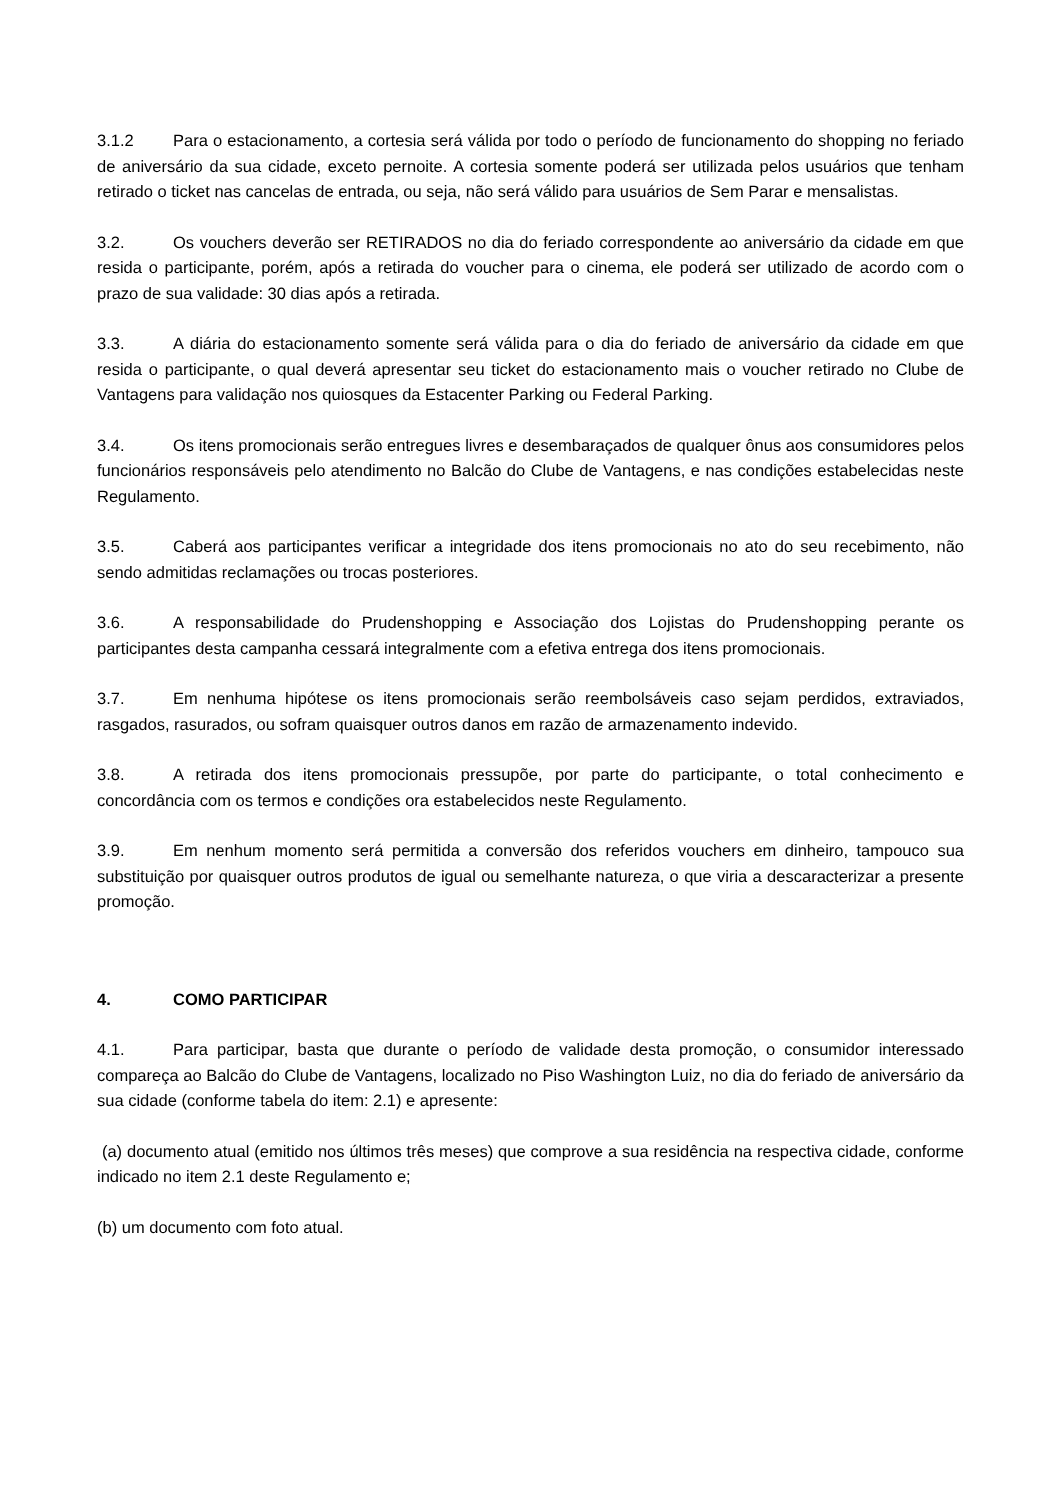3.1.2 Para o estacionamento, a cortesia será válida por todo o período de funcionamento do shopping no feriado de aniversário da sua cidade, exceto pernoite. A cortesia somente poderá ser utilizada pelos usuários que tenham retirado o ticket nas cancelas de entrada, ou seja, não será válido para usuários de Sem Parar e mensalistas.
3.2. Os vouchers deverão ser RETIRADOS no dia do feriado correspondente ao aniversário da cidade em que resida o participante, porém, após a retirada do voucher para o cinema, ele poderá ser utilizado de acordo com o prazo de sua validade: 30 dias após a retirada.
3.3. A diária do estacionamento somente será válida para o dia do feriado de aniversário da cidade em que resida o participante, o qual deverá apresentar seu ticket do estacionamento mais o voucher retirado no Clube de Vantagens para validação nos quiosques da Estacenter Parking ou Federal Parking.
3.4. Os itens promocionais serão entregues livres e desembaraçados de qualquer ônus aos consumidores pelos funcionários responsáveis pelo atendimento no Balcão do Clube de Vantagens, e nas condições estabelecidas neste Regulamento.
3.5. Caberá aos participantes verificar a integridade dos itens promocionais no ato do seu recebimento, não sendo admitidas reclamações ou trocas posteriores.
3.6. A responsabilidade do Prudenshopping e Associação dos Lojistas do Prudenshopping perante os participantes desta campanha cessará integralmente com a efetiva entrega dos itens promocionais.
3.7. Em nenhuma hipótese os itens promocionais serão reembolsáveis caso sejam perdidos, extraviados, rasgados, rasurados, ou sofram quaisquer outros danos em razão de armazenamento indevido.
3.8. A retirada dos itens promocionais pressupõe, por parte do participante, o total conhecimento e concordância com os termos e condições ora estabelecidos neste Regulamento.
3.9. Em nenhum momento será permitida a conversão dos referidos vouchers em dinheiro, tampouco sua substituição por quaisquer outros produtos de igual ou semelhante natureza, o que viria a descaracterizar a presente promoção.
4. COMO PARTICIPAR
4.1. Para participar, basta que durante o período de validade desta promoção, o consumidor interessado compareça ao Balcão do Clube de Vantagens, localizado no Piso Washington Luiz, no dia do feriado de aniversário da sua cidade (conforme tabela do item: 2.1) e apresente:
(a) documento atual (emitido nos últimos três meses) que comprove a sua residência na respectiva cidade, conforme indicado no item 2.1 deste Regulamento e;
(b) um documento com foto atual.